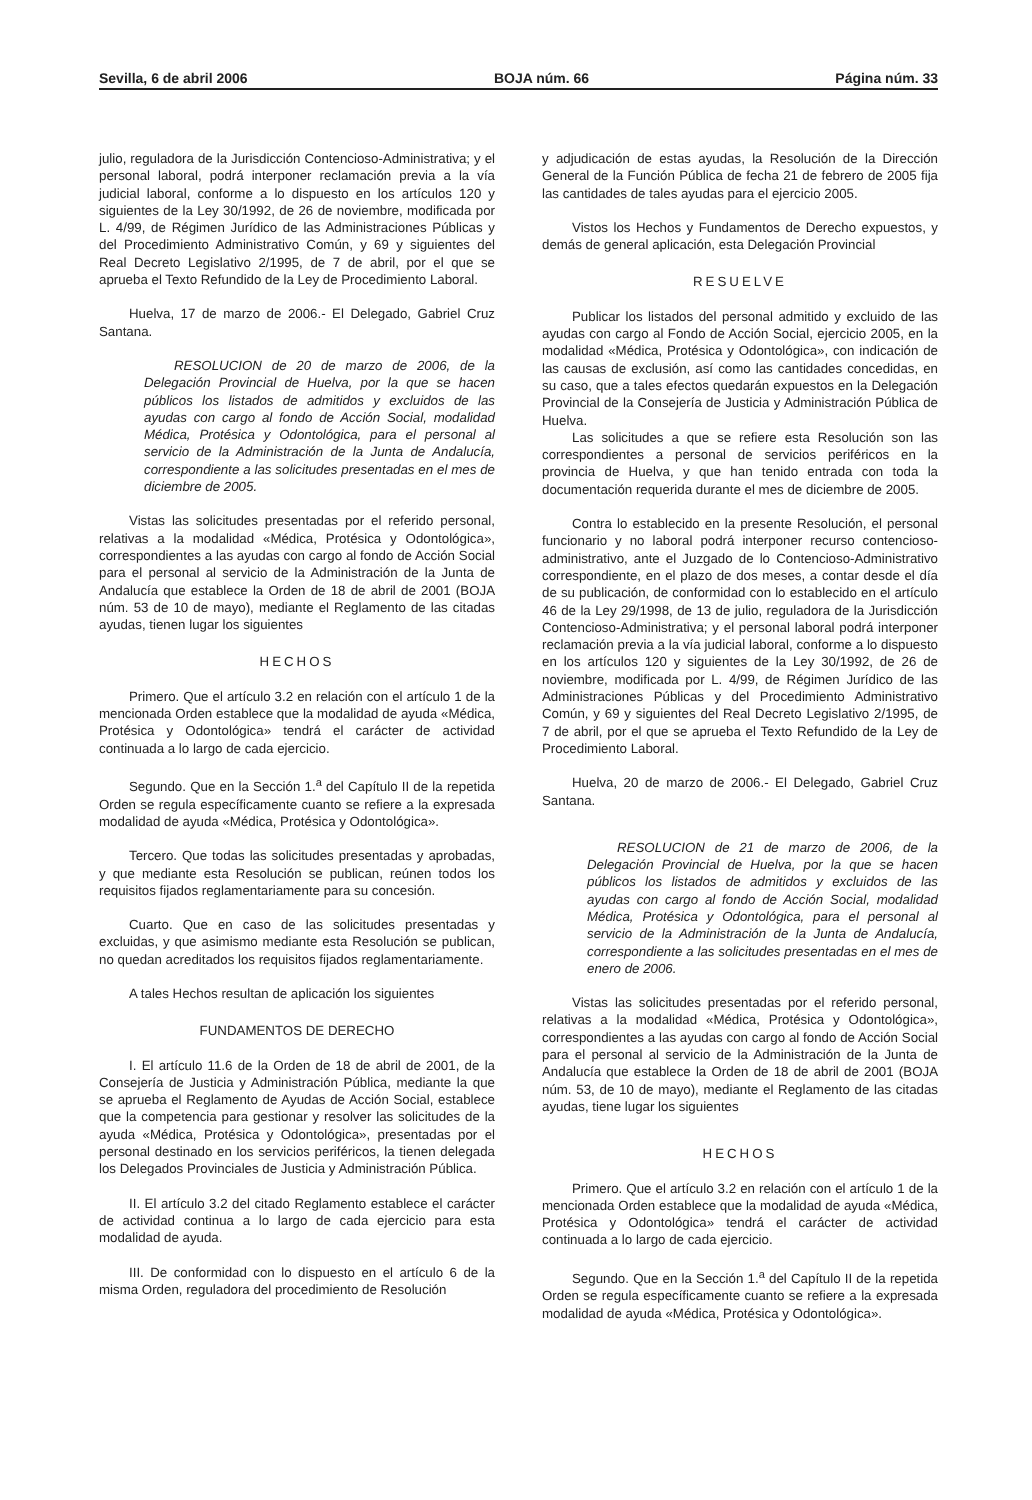Sevilla, 6 de abril 2006 BOJA núm. 66 Página núm. 33
julio, reguladora de la Jurisdicción Contencioso-Administrativa; y el personal laboral, podrá interponer reclamación previa a la vía judicial laboral, conforme a lo dispuesto en los artículos 120 y siguientes de la Ley 30/1992, de 26 de noviembre, modificada por L. 4/99, de Régimen Jurídico de las Administraciones Públicas y del Procedimiento Administrativo Común, y 69 y siguientes del Real Decreto Legislativo 2/1995, de 7 de abril, por el que se aprueba el Texto Refundido de la Ley de Procedimiento Laboral.
Huelva, 17 de marzo de 2006.- El Delegado, Gabriel Cruz Santana.
RESOLUCION de 20 de marzo de 2006, de la Delegación Provincial de Huelva, por la que se hacen públicos los listados de admitidos y excluidos de las ayudas con cargo al fondo de Acción Social, modalidad Médica, Protésica y Odontológica, para el personal al servicio de la Administración de la Junta de Andalucía, correspondiente a las solicitudes presentadas en el mes de diciembre de 2005.
Vistas las solicitudes presentadas por el referido personal, relativas a la modalidad «Médica, Protésica y Odontológica», correspondientes a las ayudas con cargo al fondo de Acción Social para el personal al servicio de la Administración de la Junta de Andalucía que establece la Orden de 18 de abril de 2001 (BOJA núm. 53 de 10 de mayo), mediante el Reglamento de las citadas ayudas, tienen lugar los siguientes
HECHOS
Primero. Que el artículo 3.2 en relación con el artículo 1 de la mencionada Orden establece que la modalidad de ayuda «Médica, Protésica y Odontológica» tendrá el carácter de actividad continuada a lo largo de cada ejercicio.
Segundo. Que en la Sección 1.<sup>a</sup> del Capítulo II de la repetida Orden se regula específicamente cuanto se refiere a la expresada modalidad de ayuda «Médica, Protésica y Odontológica».
Tercero. Que todas las solicitudes presentadas y aprobadas, y que mediante esta Resolución se publican, reúnen todos los requisitos fijados reglamentariamente para su concesión.
Cuarto. Que en caso de las solicitudes presentadas y excluidas, y que asimismo mediante esta Resolución se publican, no quedan acreditados los requisitos fijados reglamentariamente.
A tales Hechos resultan de aplicación los siguientes
FUNDAMENTOS DE DERECHO
I. El artículo 11.6 de la Orden de 18 de abril de 2001, de la Consejería de Justicia y Administración Pública, mediante la que se aprueba el Reglamento de Ayudas de Acción Social, establece que la competencia para gestionar y resolver las solicitudes de la ayuda «Médica, Protésica y Odontológica», presentadas por el personal destinado en los servicios periféricos, la tienen delegada los Delegados Provinciales de Justicia y Administración Pública.
II. El artículo 3.2 del citado Reglamento establece el carácter de actividad continua a lo largo de cada ejercicio para esta modalidad de ayuda.
III. De conformidad con lo dispuesto en el artículo 6 de la misma Orden, reguladora del procedimiento de Resolución
y adjudicación de estas ayudas, la Resolución de la Dirección General de la Función Pública de fecha 21 de febrero de 2005 fija las cantidades de tales ayudas para el ejercicio 2005.
Vistos los Hechos y Fundamentos de Derecho expuestos, y demás de general aplicación, esta Delegación Provincial
RESUELVE
Publicar los listados del personal admitido y excluido de las ayudas con cargo al Fondo de Acción Social, ejercicio 2005, en la modalidad «Médica, Protésica y Odontológica», con indicación de las causas de exclusión, así como las cantidades concedidas, en su caso, que a tales efectos quedarán expuestos en la Delegación Provincial de la Consejería de Justicia y Administración Pública de Huelva.
Las solicitudes a que se refiere esta Resolución son las correspondientes a personal de servicios periféricos en la provincia de Huelva, y que han tenido entrada con toda la documentación requerida durante el mes de diciembre de 2005.
Contra lo establecido en la presente Resolución, el personal funcionario y no laboral podrá interponer recurso contencioso-administrativo, ante el Juzgado de lo Contencioso-Administrativo correspondiente, en el plazo de dos meses, a contar desde el día de su publicación, de conformidad con lo establecido en el artículo 46 de la Ley 29/1998, de 13 de julio, reguladora de la Jurisdicción Contencioso-Administrativa; y el personal laboral podrá interponer reclamación previa a la vía judicial laboral, conforme a lo dispuesto en los artículos 120 y siguientes de la Ley 30/1992, de 26 de noviembre, modificada por L. 4/99, de Régimen Jurídico de las Administraciones Públicas y del Procedimiento Administrativo Común, y 69 y siguientes del Real Decreto Legislativo 2/1995, de 7 de abril, por el que se aprueba el Texto Refundido de la Ley de Procedimiento Laboral.
Huelva, 20 de marzo de 2006.- El Delegado, Gabriel Cruz Santana.
RESOLUCION de 21 de marzo de 2006, de la Delegación Provincial de Huelva, por la que se hacen públicos los listados de admitidos y excluidos de las ayudas con cargo al fondo de Acción Social, modalidad Médica, Protésica y Odontológica, para el personal al servicio de la Administración de la Junta de Andalucía, correspondiente a las solicitudes presentadas en el mes de enero de 2006.
Vistas las solicitudes presentadas por el referido personal, relativas a la modalidad «Médica, Protésica y Odontológica», correspondientes a las ayudas con cargo al fondo de Acción Social para el personal al servicio de la Administración de la Junta de Andalucía que establece la Orden de 18 de abril de 2001 (BOJA núm. 53, de 10 de mayo), mediante el Reglamento de las citadas ayudas, tiene lugar los siguientes
HECHOS
Primero. Que el artículo 3.2 en relación con el artículo 1 de la mencionada Orden establece que la modalidad de ayuda «Médica, Protésica y Odontológica» tendrá el carácter de actividad continuada a lo largo de cada ejercicio.
Segundo. Que en la Sección 1.<sup>a</sup> del Capítulo II de la repetida Orden se regula específicamente cuanto se refiere a la expresada modalidad de ayuda «Médica, Protésica y Odontológica».